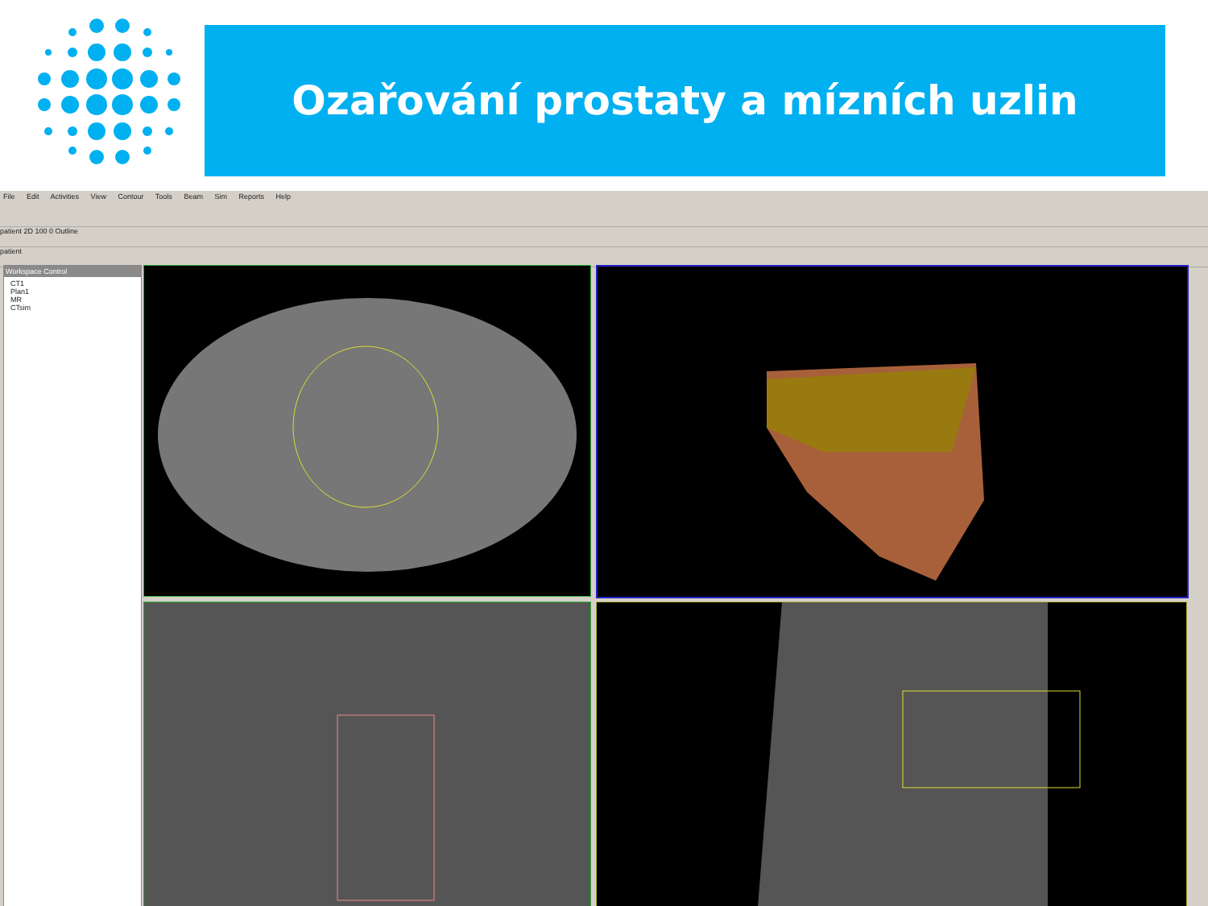Ozařování prostaty a mízních uzlin
File Edit Activities View Contour Tools Beam Sim Reports Help
patient 2D 100 0 Outline
patient
Workspace Control
CT1
Plan1
MR
CTsim